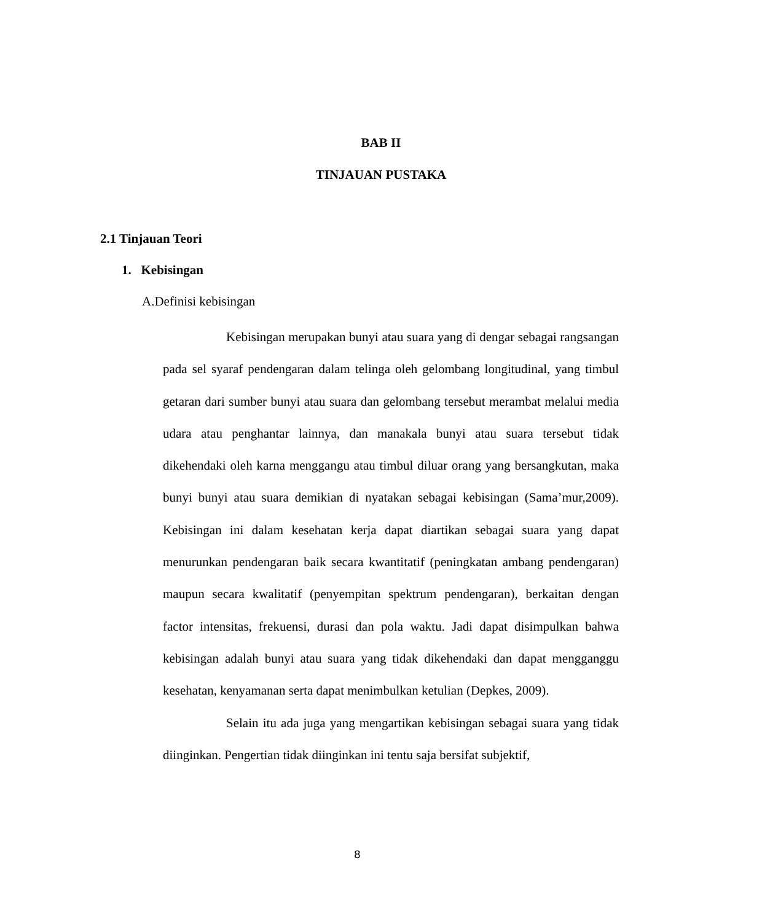BAB II
TINJAUAN PUSTAKA
2.1 Tinjauan Teori
1. Kebisingan
A.Definisi kebisingan
Kebisingan merupakan bunyi atau suara yang di dengar sebagai rangsangan pada sel syaraf pendengaran dalam telinga oleh gelombang longitudinal, yang timbul getaran dari sumber bunyi atau suara dan gelombang tersebut merambat melalui media udara atau penghantar lainnya, dan manakala bunyi atau suara tersebut tidak dikehendaki oleh karna menggangu atau timbul diluar orang yang bersangkutan, maka bunyi bunyi atau suara demikian di nyatakan sebagai kebisingan (Sama’mur,2009). Kebisingan ini dalam kesehatan kerja dapat diartikan sebagai suara yang dapat menurunkan pendengaran baik secara kwantitatif (peningkatan ambang pendengaran) maupun secara kwalitatif (penyempitan spektrum pendengaran), berkaitan dengan factor intensitas, frekuensi, durasi dan pola waktu. Jadi dapat disimpulkan bahwa kebisingan adalah bunyi atau suara yang tidak dikehendaki dan dapat mengganggu kesehatan, kenyamanan serta dapat menimbulkan ketulian (Depkes, 2009).
Selain itu ada juga yang mengartikan kebisingan sebagai suara yang tidak diinginkan. Pengertian tidak diinginkan ini tentu saja bersifat subjektif,
8